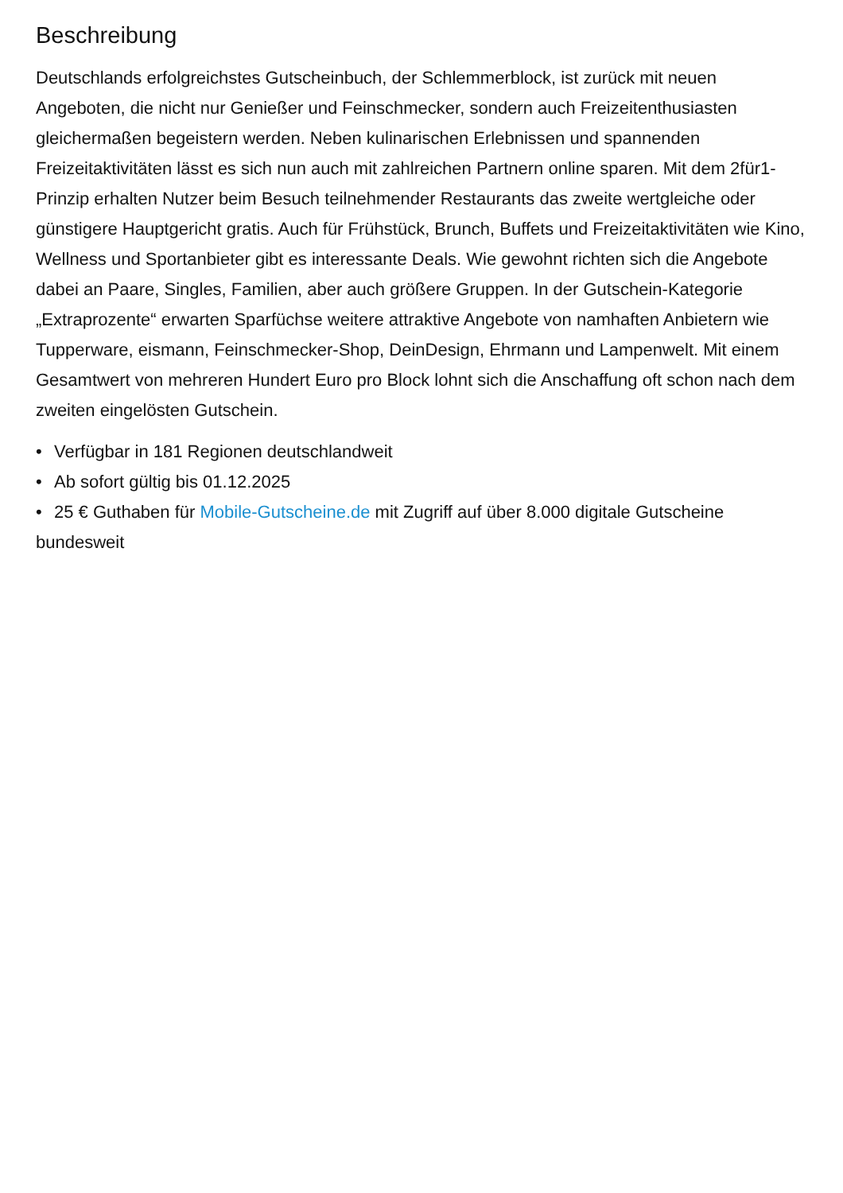Beschreibung
Deutschlands erfolgreichstes Gutscheinbuch, der Schlemmerblock, ist zurück mit neuen Angeboten, die nicht nur Genießer und Feinschmecker, sondern auch Freizeitenthusiasten gleichermaßen begeistern werden. Neben kulinarischen Erlebnissen und spannenden Freizeitaktivitäten lässt es sich nun auch mit zahlreichen Partnern online sparen. Mit dem 2für1-Prinzip erhalten Nutzer beim Besuch teilnehmender Restaurants das zweite wertgleiche oder günstigere Hauptgericht gratis. Auch für Frühstück, Brunch, Buffets und Freizeitaktivitäten wie Kino, Wellness und Sportanbieter gibt es interessante Deals. Wie gewohnt richten sich die Angebote dabei an Paare, Singles, Familien, aber auch größere Gruppen. In der Gutschein-Kategorie „Extraprozente“ erwarten Sparfüchse weitere attraktive Angebote von namhaften Anbietern wie Tupperware, eismann, Feinschmecker-Shop, DeinDesign, Ehrmann und Lampenwelt. Mit einem Gesamtwert von mehreren Hundert Euro pro Block lohnt sich die Anschaffung oft schon nach dem zweiten eingelösten Gutschein.
• Verfügbar in 181 Regionen deutschlandweit
• Ab sofort gültig bis 01.12.2025
• 25 € Guthaben für Mobile-Gutscheine.de mit Zugriff auf über 8.000 digitale Gutscheine bundesweit